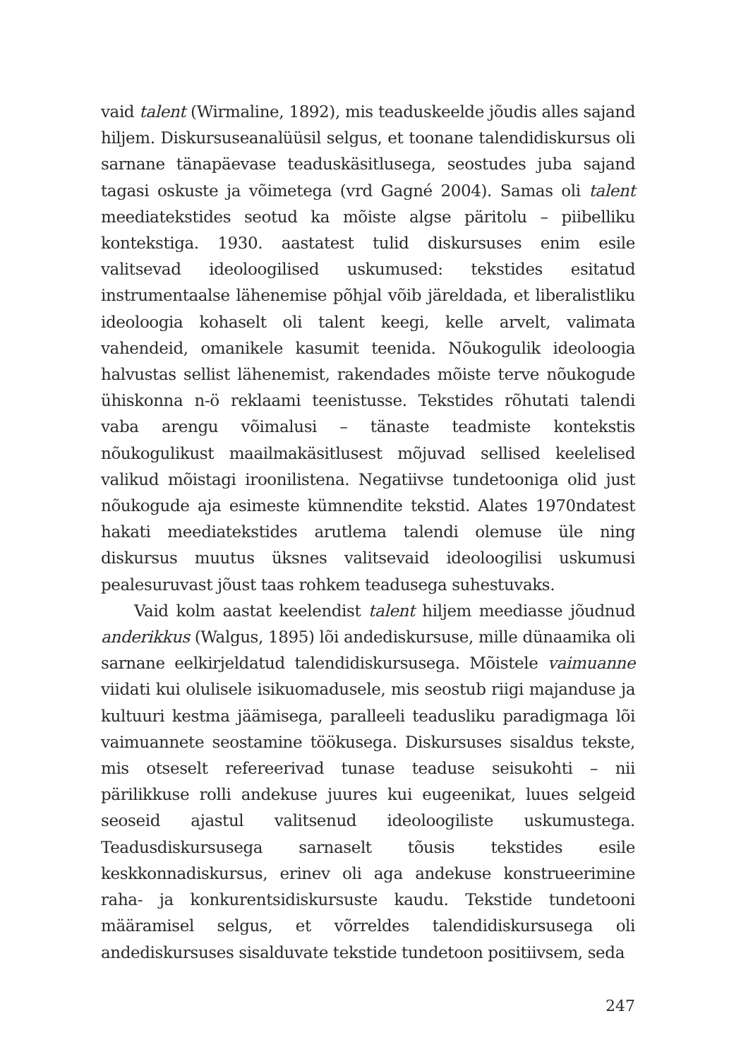vaid talent (Wirmaline, 1892), mis teaduskeelde jõudis alles sajand hiljem. Diskursuseanalüüsil selgus, et toonane talendidiskursus oli sarnane tänapäevase teaduskäsitlusega, seostudes juba sajand tagasi oskuste ja võimetega (vrd Gagné 2004). Samas oli talent meediatekstides seotud ka mõiste algse päritolu – piibelliku kontekstiga. 1930. aastatest tulid diskursuses enim esile valitsevad ideoloogilised uskumused: tekstides esitatud instrumentaalse lähenemise põhjal võib järeldada, et liberalistliku ideoloogia kohaselt oli talent keegi, kelle arvelt, valimata vahendeid, omanikele kasumit teenida. Nõukogulik ideoloogia halvustas sellist lähenemist, rakendades mõiste terve nõukogude ühiskonna n-ö reklaami teenistusse. Tekstides rõhutati talendi vaba arengu võimalusi – tänaste teadmiste kontekstis nõukogulikust maailmakäsitlusest mõjuvad sellised keelelised valikud mõistagi iroonilistena. Negatiivse tundetooniga olid just nõukogude aja esimeste kümnendite tekstid. Alates 1970ndatest hakati meediatekstides arutlema talendi olemuse üle ning diskursus muutus üksnes valitsevaid ideoloogilisi uskumusi pealesuruvast jõust taas rohkem teadusega suhestuvaks.
Vaid kolm aastat keelendist talent hiljem meediasse jõudnud anderikkus (Walgus, 1895) lõi andediskursuse, mille dünaamika oli sarnane eelkirjeldatud talendidiskursusega. Mõistele vaimuanne viidati kui olulisele isikuomadusele, mis seostub riigi majanduse ja kultuuri kestma jäämisega, paralleeli teadusliku paradigmaga lõi vaimuannete seostamine töökusega. Diskursuses sisaldus tekste, mis otseselt refereerivad tunase teaduse seisukohti – nii pärilikkuse rolli andekuse juures kui eugeenikat, luues selgeid seoseid ajastul valitsenud ideoloogiliste uskumustega. Teadusdiskursusega sarnaselt tõusis tekstides esile keskkonnadiskursus, erinev oli aga andekuse konstrueerimine raha- ja konkurentsidiskursuste kaudu. Tekstide tundetooni määramisel selgus, et võrreldes talendidiskursusega oli andediskursuses sisalduvate tekstide tundetoon positiivsem, seda
247